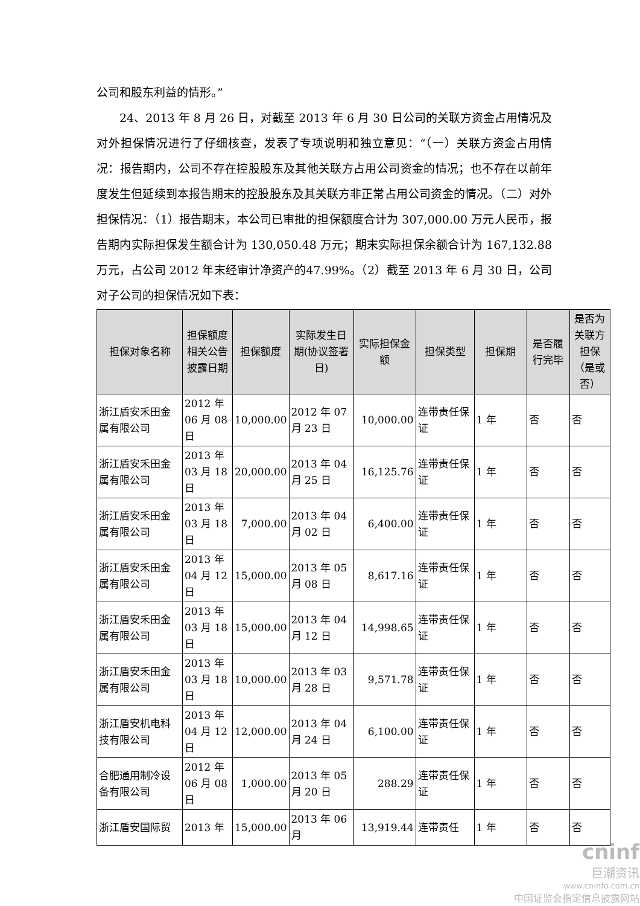公司和股东利益的情形。”
24、2013 年 8 月 26 日，对截至 2013 年 6 月 30 日公司的关联方资金占用情况及对外担保情况进行了仔细核查，发表了专项说明和独立意见：“（一）关联方资金占用情况：报告期内，公司不存在控股股东及其他关联方占用公司资金的情况；也不存在以前年度发生但延续到本报告期末的控股股东及其关联方非正常占用公司资金的情况。（二）对外担保情况：（1）报告期末，本公司已审批的担保额度合计为 307,000.00 万元人民币，报告期内实际担保发生额合计为 130,050.48 万元；期末实际担保余额合计为 167,132.88 万元，占公司 2012 年末经审计净资产的47.99%。（2）截至 2013 年 6 月 30 日，公司对子公司的担保情况如下表：
| 担保对象名称 | 担保额度相关公告披露日期 | 担保额度 | 实际发生日期(协议签署日) | 实际担保金额 | 担保类型 | 担保期 | 是否履行完毕 | 是否为关联方担保（是或否） |
| --- | --- | --- | --- | --- | --- | --- | --- | --- |
| 浙江盾安禾田金属有限公司 | 2012 年 06 月 08 日 | 10,000.00 | 2012 年 07 月 23 日 | 10,000.00 | 连带责任保证 | 1 年 | 否 | 否 |
| 浙江盾安禾田金属有限公司 | 2013 年 03 月 18 日 | 20,000.00 | 2013 年 04 月 25 日 | 16,125.76 | 连带责任保证 | 1 年 | 否 | 否 |
| 浙江盾安禾田金属有限公司 | 2013 年 03 月 18 日 | 7,000.00 | 2013 年 04 月 02 日 | 6,400.00 | 连带责任保证 | 1 年 | 否 | 否 |
| 浙江盾安禾田金属有限公司 | 2013 年 04 月 12 日 | 15,000.00 | 2013 年 05 月 08 日 | 8,617.16 | 连带责任保证 | 1 年 | 否 | 否 |
| 浙江盾安禾田金属有限公司 | 2013 年 03 月 18 日 | 15,000.00 | 2013 年 04 月 12 日 | 14,998.65 | 连带责任保证 | 1 年 | 否 | 否 |
| 浙江盾安禾田金属有限公司 | 2013 年 03 月 18 日 | 10,000.00 | 2013 年 03 月 28 日 | 9,571.78 | 连带责任保证 | 1 年 | 否 | 否 |
| 浙江盾安机电科技有限公司 | 2013 年 04 月 12 日 | 12,000.00 | 2013 年 04 月 24 日 | 6,100.00 | 连带责任保证 | 1 年 | 否 | 否 |
| 合肥通用制冷设备有限公司 | 2012 年 06 月 08 日 | 1,000.00 | 2013 年 05 月 20 日 | 288.29 | 连带责任保证 | 1 年 | 否 | 否 |
| 浙江盾安国际贸 | 2013 年 | 15,000.00 | 2013 年 06 月 | 13,919.44 | 连带责任 | 1 年 | 否 | 否 |
cninf
巨潮资讯
www.cninfo.com.cn
中国证监会指定信息披露网站